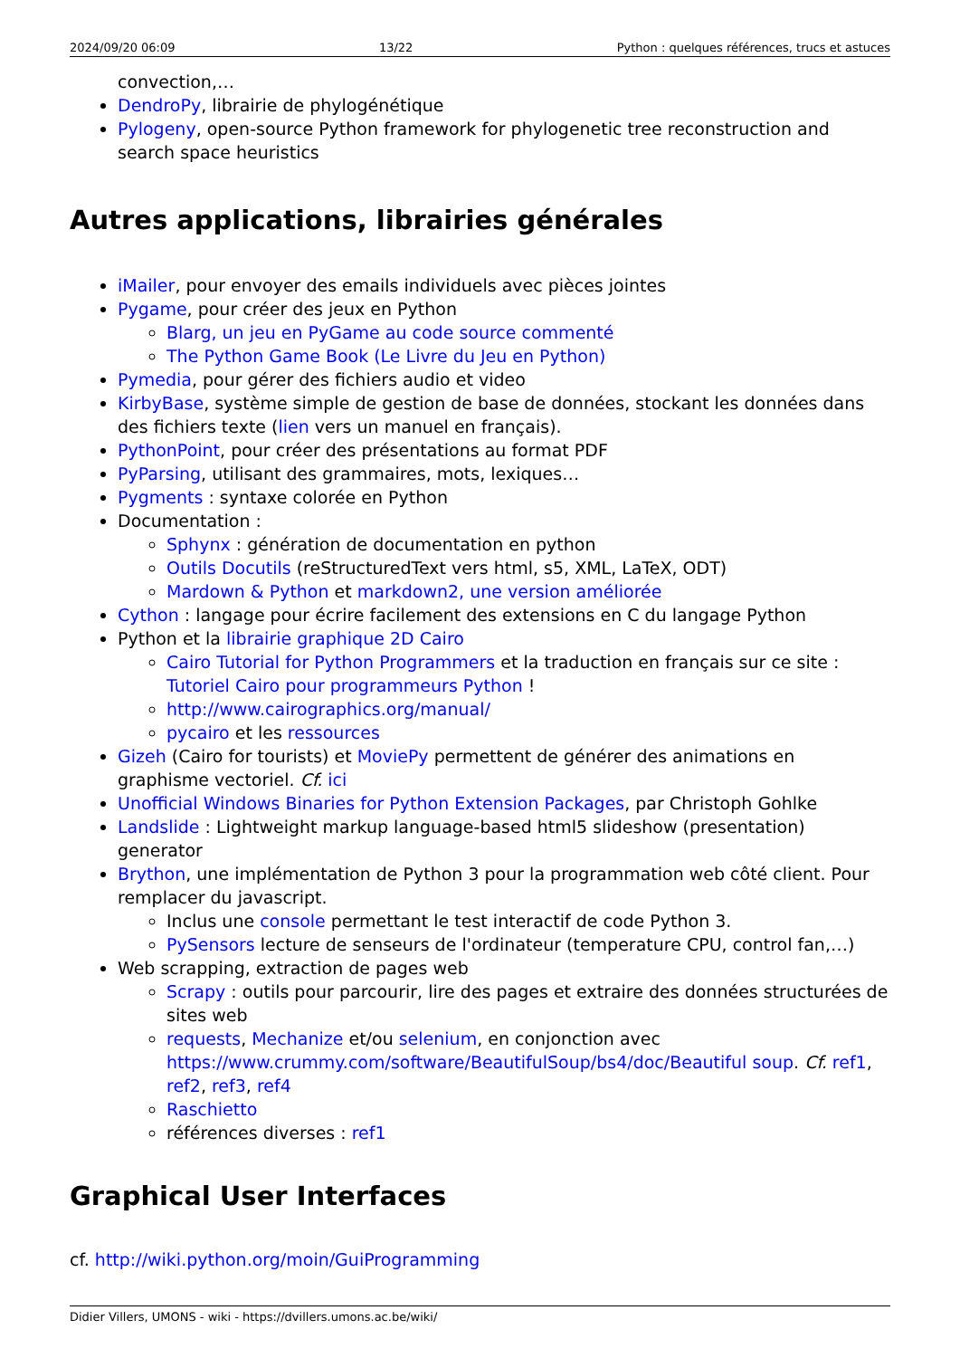2024/09/20 06:09 13/22 Python : quelques références, trucs et astuces
convection,…
DendroPy, librairie de phylogénétique
Pylogeny, open-source Python framework for phylogenetic tree reconstruction and search space heuristics
Autres applications, librairies générales
iMailer, pour envoyer des emails individuels avec pièces jointes
Pygame, pour créer des jeux en Python
Blarg, un jeu en PyGame au code source commenté
The Python Game Book (Le Livre du Jeu en Python)
Pymedia, pour gérer des fichiers audio et video
KirbyBase, système simple de gestion de base de données, stockant les données dans des fichiers texte (lien vers un manuel en français).
PythonPoint, pour créer des présentations au format PDF
PyParsing, utilisant des grammaires, mots, lexiques…
Pygments : syntaxe colorée en Python
Documentation :
Sphynx : génération de documentation en python
Outils Docutils (reStructuredText vers html, s5, XML, LaTeX, ODT)
Mardown & Python et markdown2, une version améliorée
Cython : langage pour écrire facilement des extensions en C du langage Python
Python et la librairie graphique 2D Cairo
Cairo Tutorial for Python Programmers et la traduction en français sur ce site : Tutoriel Cairo pour programmeurs Python !
http://www.cairographics.org/manual/
pycairo et les ressources
Gizeh (Cairo for tourists) et MoviePy permettent de générer des animations en graphisme vectoriel. Cf. ici
Unofficial Windows Binaries for Python Extension Packages, par Christoph Gohlke
Landslide : Lightweight markup language-based html5 slideshow (presentation) generator
Brython, une implémentation de Python 3 pour la programmation web côté client. Pour remplacer du javascript.
Inclus une console permettant le test interactif de code Python 3.
PySensors lecture de senseurs de l'ordinateur (temperature CPU, control fan,…)
Web scrapping, extraction de pages web
Scrapy : outils pour parcourir, lire des pages et extraire des données structurées de sites web
requests, Mechanize et/ou selenium, en conjonction avec https://www.crummy.com/software/BeautifulSoup/bs4/doc/Beautiful soup. Cf. ref1, ref2, ref3, ref4
Raschietto
références diverses : ref1
Graphical User Interfaces
cf. http://wiki.python.org/moin/GuiProgramming
Didier Villers, UMONS - wiki - https://dvillers.umons.ac.be/wiki/